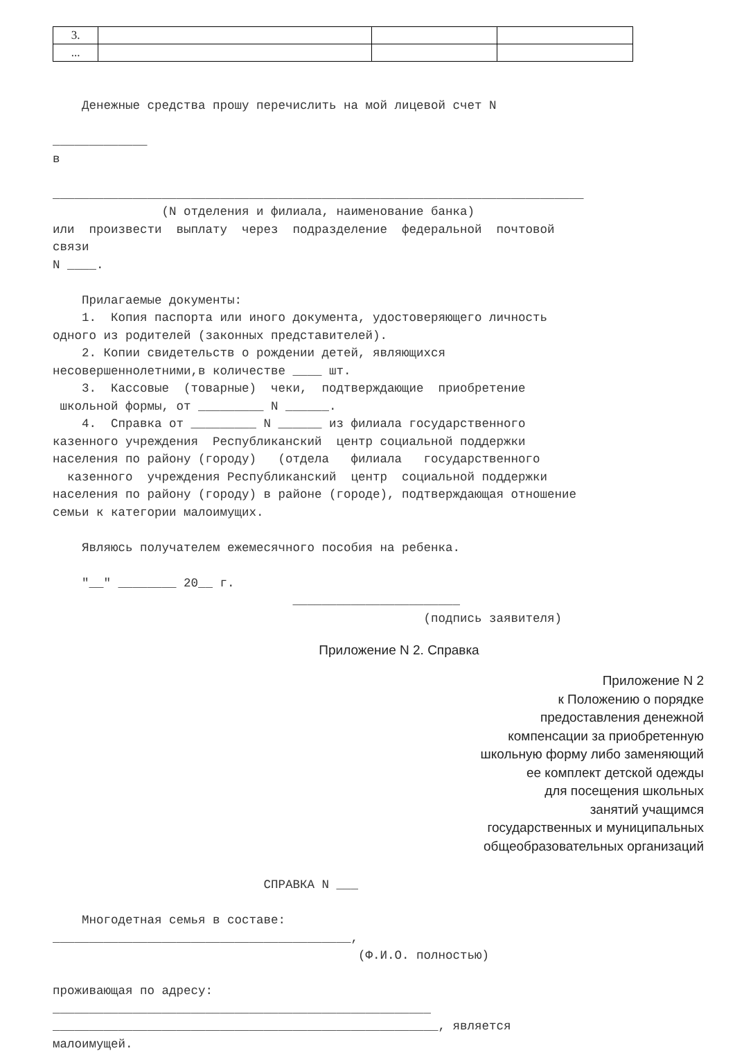| 3. | | | |
| ... | | | |
Денежные средства прошу перечислить на мой лицевой счет N _____________ в _________________________________________________________________________ (N отделения и филиала, наименование банка) или произвести выплату через подразделение федеральной почтовой связи N ____. Прилагаемые документы: 1. Копия паспорта или иного документа, удостоверяющего личность одного из родителей (законных представителей). 2. Копии свидетельств о рождении детей, являющихся несовершеннолетними,в количестве ____ шт. 3. Кассовые (товарные) чеки, подтверждающие приобретение школьной формы, от _________ N ______. 4. Справка от _________ N ______ из филиала государственного казенного учреждения Республиканский центр социальной поддержки населения по району (городу) (отдела филиала государственного казенного учреждения Республиканский центр социальной поддержки населения по району (городу) в районе (городе), подтверждающая отношение семьи к категории малоимущих. Являюсь получателем ежемесячного пособия на ребенка. "__" ________ 20__ г. _______________________ (подпись заявителя)
Приложение N 2. Справка
Приложение N 2
к Положению о порядке
предоставления денежной
компенсации за приобретенную
школьную форму либо заменяющий
ее комплект детской одежды
для посещения школьных
занятий учащимся
государственных и муниципальных
общеобразовательных организаций
СПРАВКА N ___ Многодетная семья в составе: _________________________________________, (Ф.И.О. полностью) проживающая по адресу: ____________________________________________________ _____________________________________________________, является малоимущей.